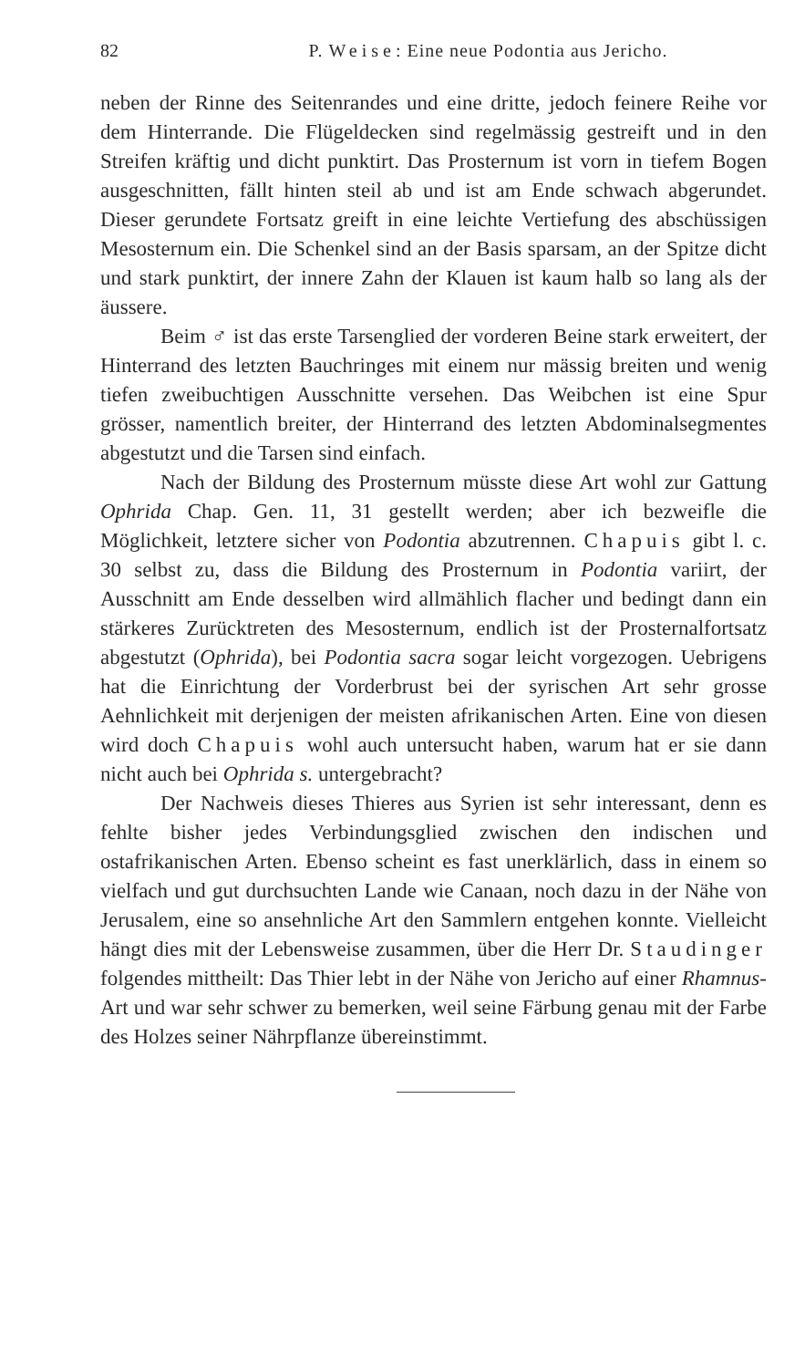82 P. Weise: Eine neue Podontia aus Jericho.
neben der Rinne des Seitenrandes und eine dritte, jedoch feinere Reihe vor dem Hinterrande. Die Flügeldecken sind regelmässig gestreift und in den Streifen kräftig und dicht punktirt. Das Prosternum ist vorn in tiefem Bogen ausgeschnitten, fällt hinten steil ab und ist am Ende schwach abgerundet. Dieser gerundete Fortsatz greift in eine leichte Vertiefung des abschüssigen Mesosternum ein. Die Schenkel sind an der Basis sparsam, an der Spitze dicht und stark punktirt, der innere Zahn der Klauen ist kaum halb so lang als der äussere.
Beim ♂ ist das erste Tarsenglied der vorderen Beine stark erweitert, der Hinterrand des letzten Bauchringes mit einem nur mässig breiten und wenig tiefen zweibuchtigen Ausschnitte versehen. Das Weibchen ist eine Spur grösser, namentlich breiter, der Hinterrand des letzten Abdominalsegmentes abgestutzt und die Tarsen sind einfach.
Nach der Bildung des Prosternum müsste diese Art wohl zur Gattung Ophrida Chap. Gen. 11, 31 gestellt werden; aber ich bezweifle die Möglichkeit, letztere sicher von Podontia abzutrennen. Chapuis gibt l. c. 30 selbst zu, dass die Bildung des Prosternum in Podontia variirt, der Ausschnitt am Ende desselben wird allmählich flacher und bedingt dann ein stärkeres Zurücktreten des Mesosternum, endlich ist der Prosternalfortsatz abgestutzt (Ophrida), bei Podontia sacra sogar leicht vorgezogen. Uebrigens hat die Einrichtung der Vorderbrust bei der syrischen Art sehr grosse Aehnlichkeit mit derjenigen der meisten afrikanischen Arten. Eine von diesen wird doch Chapuis wohl auch untersucht haben, warum hat er sie dann nicht auch bei Ophrida s. untergebracht?
Der Nachweis dieses Thieres aus Syrien ist sehr interessant, denn es fehlte bisher jedes Verbindungsglied zwischen den indischen und ostafrikanischen Arten. Ebenso scheint es fast unerklärlich, dass in einem so vielfach und gut durchsuchten Lande wie Canaan, noch dazu in der Nähe von Jerusalem, eine so ansehnliche Art den Sammlern entgehen konnte. Vielleicht hängt dies mit der Lebensweise zusammen, über die Herr Dr. Staudinger folgendes mittheilt: Das Thier lebt in der Nähe von Jericho auf einer Rhamnus-Art und war sehr schwer zu bemerken, weil seine Färbung genau mit der Farbe des Holzes seiner Nährpflanze übereinstimmt.